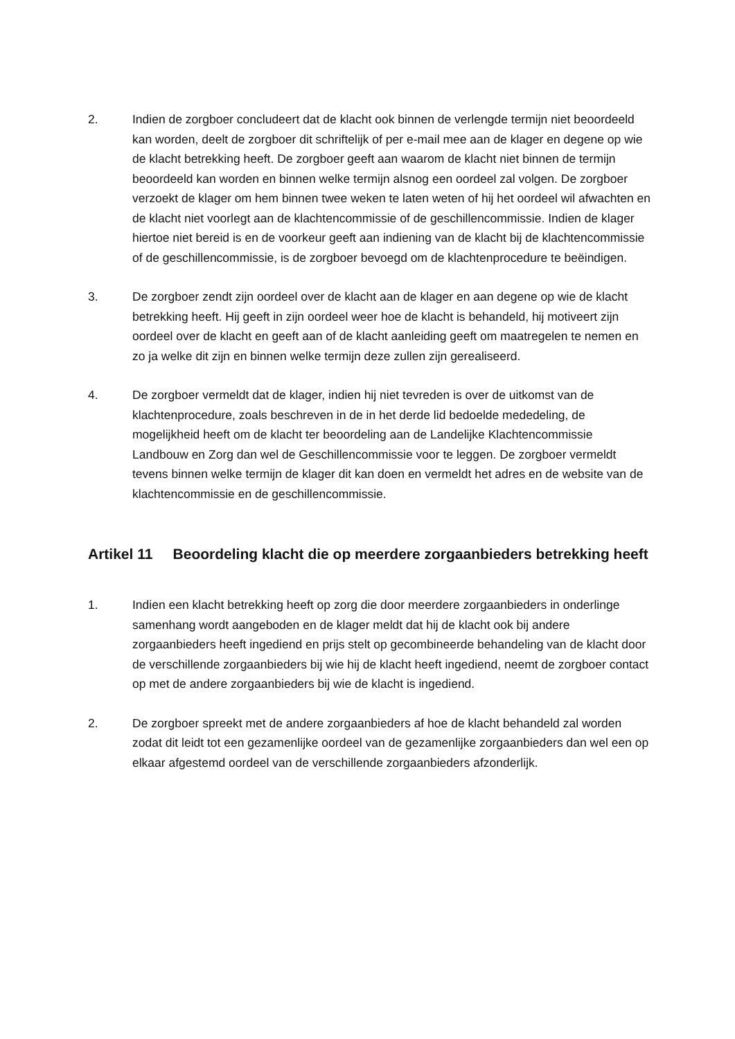2. Indien de zorgboer concludeert dat de klacht ook binnen de verlengde termijn niet beoordeeld kan worden, deelt de zorgboer dit schriftelijk of per e-mail mee aan de klager en degene op wie de klacht betrekking heeft. De zorgboer geeft aan waarom de klacht niet binnen de termijn beoordeeld kan worden en binnen welke termijn alsnog een oordeel zal volgen. De zorgboer verzoekt de klager om hem binnen twee weken te laten weten of hij het oordeel wil afwachten en de klacht niet voorlegt aan de klachtencommissie of de geschillencommissie. Indien de klager hiertoe niet bereid is en de voorkeur geeft aan indiening van de klacht bij de klachtencommissie of de geschillencommissie, is de zorgboer bevoegd om de klachtenprocedure te beëindigen.
3. De zorgboer zendt zijn oordeel over de klacht aan de klager en aan degene op wie de klacht betrekking heeft. Hij geeft in zijn oordeel weer hoe de klacht is behandeld, hij motiveert zijn oordeel over de klacht en geeft aan of de klacht aanleiding geeft om maatregelen te nemen en zo ja welke dit zijn en binnen welke termijn deze zullen zijn gerealiseerd.
4. De zorgboer vermeldt dat de klager, indien hij niet tevreden is over de uitkomst van de klachtenprocedure, zoals beschreven in de in het derde lid bedoelde mededeling, de mogelijkheid heeft om de klacht ter beoordeling aan de Landelijke Klachtencommissie Landbouw en Zorg dan wel de Geschillencommissie voor te leggen. De zorgboer vermeldt tevens binnen welke termijn de klager dit kan doen en vermeldt het adres en de website van de klachtencommissie en de geschillencommissie.
Artikel 11 Beoordeling klacht die op meerdere zorgaanbieders betrekking heeft
1. Indien een klacht betrekking heeft op zorg die door meerdere zorgaanbieders in onderlinge samenhang wordt aangeboden en de klager meldt dat hij de klacht ook bij andere zorgaanbieders heeft ingediend en prijs stelt op gecombineerde behandeling van de klacht door de verschillende zorgaanbieders bij wie hij de klacht heeft ingediend, neemt de zorgboer contact op met de andere zorgaanbieders bij wie de klacht is ingediend.
2. De zorgboer spreekt met de andere zorgaanbieders af hoe de klacht behandeld zal worden zodat dit leidt tot een gezamenlijke oordeel van de gezamenlijke zorgaanbieders dan wel een op elkaar afgestemd oordeel van de verschillende zorgaanbieders afzonderlijk.